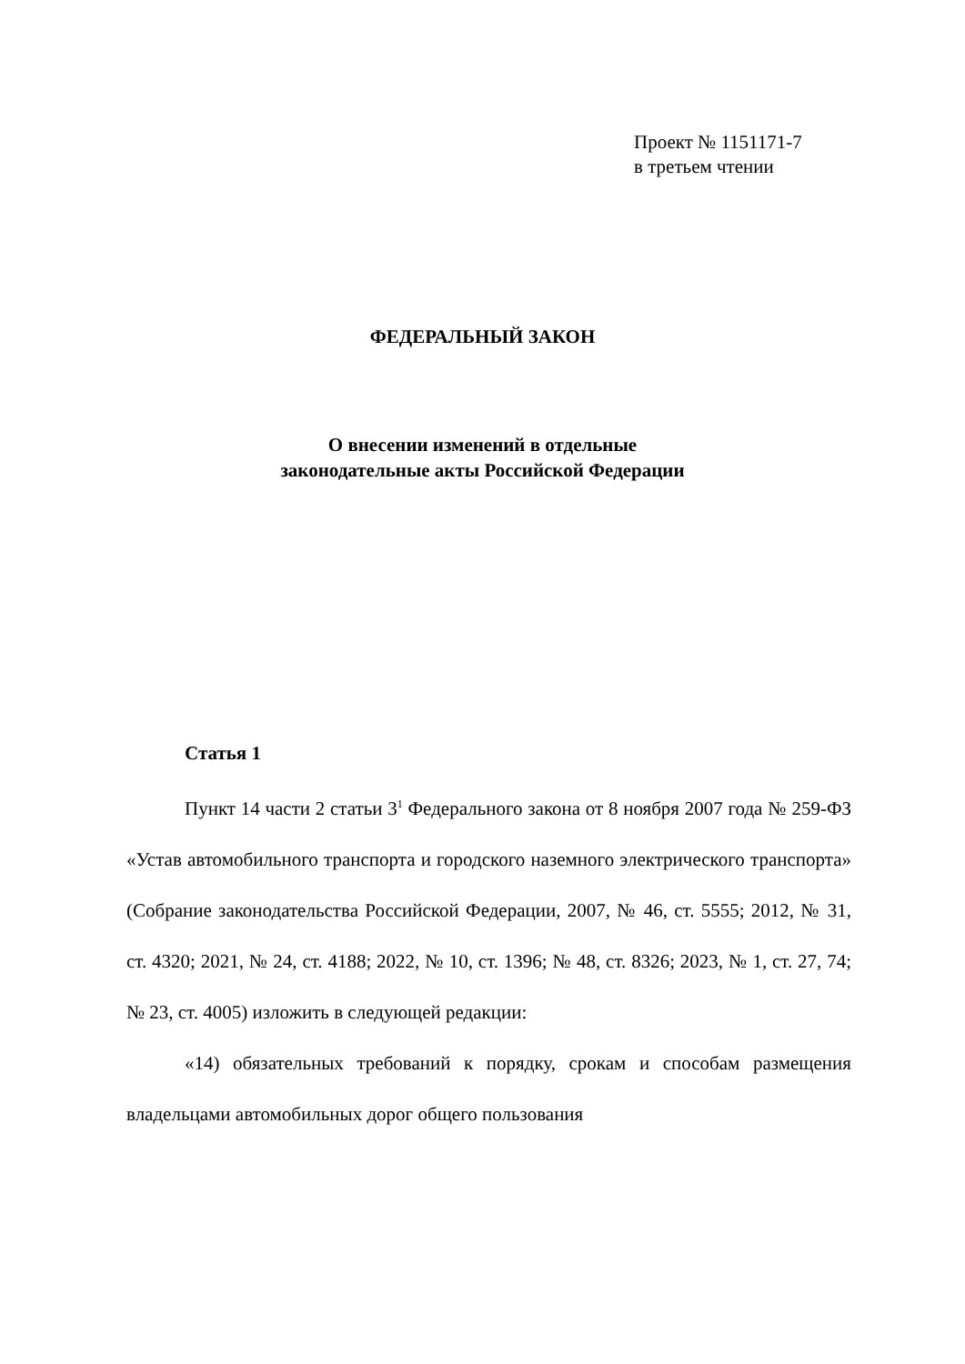Проект № 1151171-7
в третьем чтении
ФЕДЕРАЛЬНЫЙ ЗАКОН
О внесении изменений в отдельные
законодательные акты Российской Федерации
Статья 1
Пункт 14 части 2 статьи 3<sup>1</sup> Федерального закона от 8 ноября 2007 года № 259-ФЗ «Устав автомобильного транспорта и городского наземного электрического транспорта» (Собрание законодательства Российской Федерации, 2007, № 46, ст. 5555; 2012, № 31, ст. 4320; 2021, № 24, ст. 4188; 2022, № 10, ст. 1396; № 48, ст. 8326; 2023, № 1, ст. 27, 74; № 23, ст. 4005) изложить в следующей редакции:
«14) обязательных требований к порядку, срокам и способам размещения владельцами автомобильных дорог общего пользования